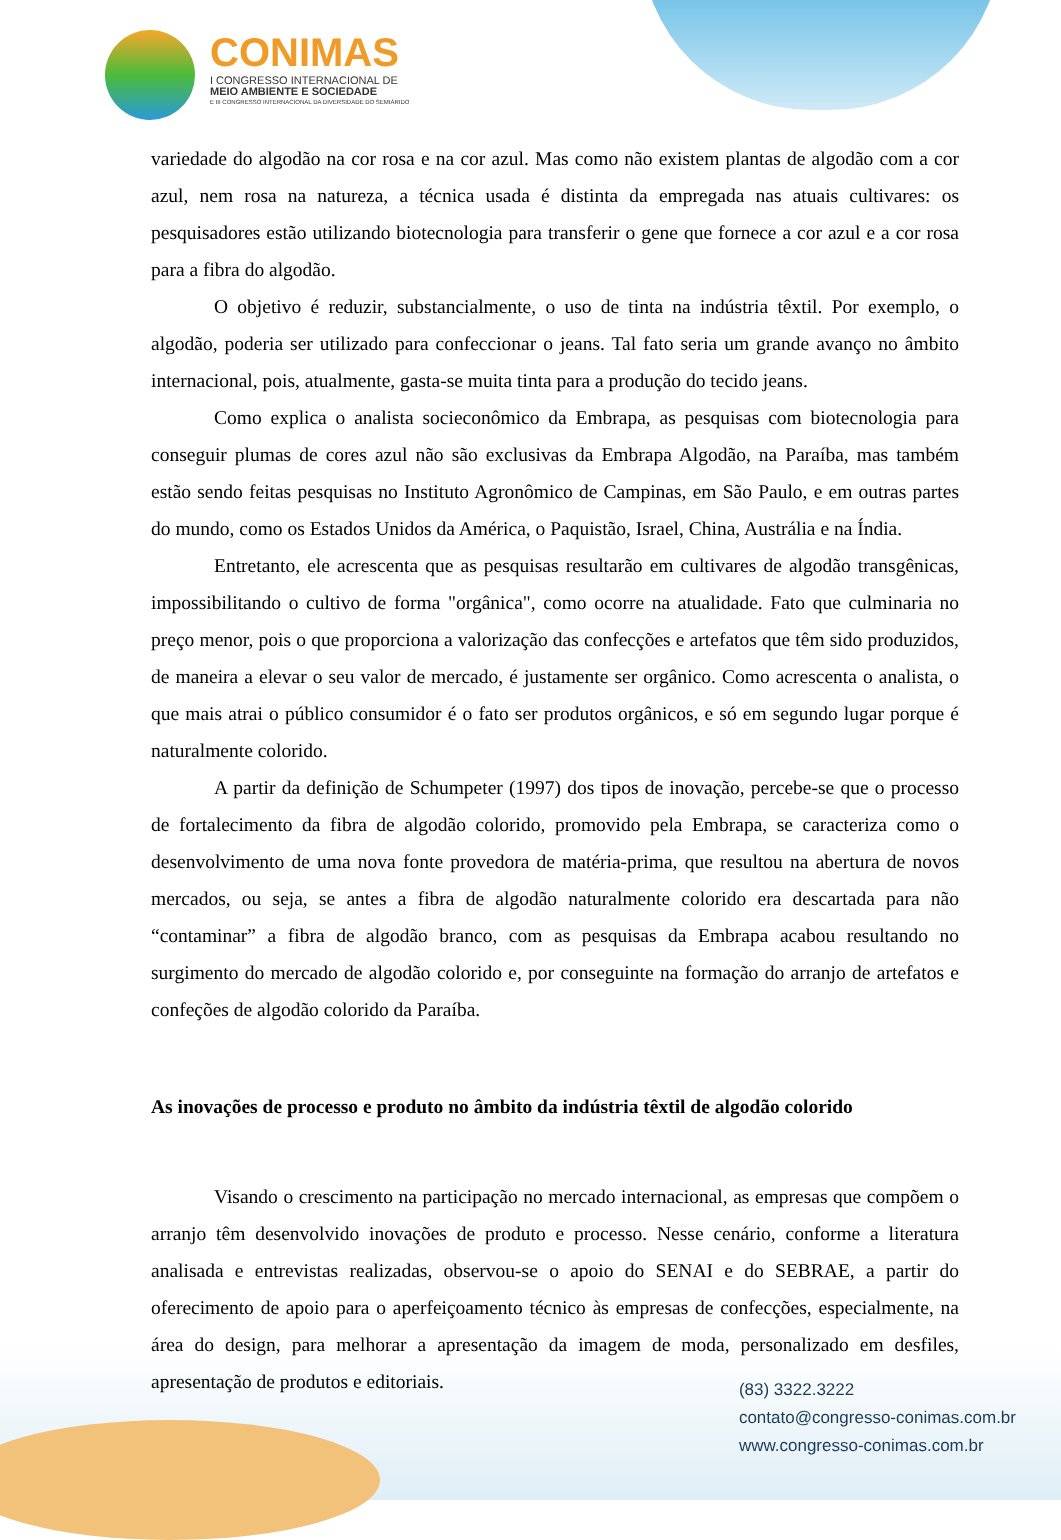CONIMAS
I CONGRESSO INTERNACIONAL DE
MEIO AMBIENTE E SOCIEDADE
E III CONGRESSO INTERNACIONAL DA DIVERSIDADE DO SEMIÁRIDO
variedade do algodão na cor rosa e na cor azul. Mas como não existem plantas de algodão com a cor azul, nem rosa na natureza, a técnica usada é distinta da empregada nas atuais cultivares: os pesquisadores estão utilizando biotecnologia para transferir o gene que fornece a cor azul e a cor rosa para a fibra do algodão.
O objetivo é reduzir, substancialmente, o uso de tinta na indústria têxtil. Por exemplo, o algodão, poderia ser utilizado para confeccionar o jeans. Tal fato seria um grande avanço no âmbito internacional, pois, atualmente, gasta-se muita tinta para a produção do tecido jeans.
Como explica o analista socieconômico da Embrapa, as pesquisas com biotecnologia para conseguir plumas de cores azul não são exclusivas da Embrapa Algodão, na Paraíba, mas também estão sendo feitas pesquisas no Instituto Agronômico de Campinas, em São Paulo, e em outras partes do mundo, como os Estados Unidos da América, o Paquistão, Israel, China, Austrália e na Índia.
Entretanto, ele acrescenta que as pesquisas resultarão em cultivares de algodão transgênicas, impossibilitando o cultivo de forma "orgânica", como ocorre na atualidade. Fato que culminaria no preço menor, pois o que proporciona a valorização das confecções e artefatos que têm sido produzidos, de maneira a elevar o seu valor de mercado, é justamente ser orgânico. Como acrescenta o analista, o que mais atrai o público consumidor é o fato ser produtos orgânicos, e só em segundo lugar porque é naturalmente colorido.
A partir da definição de Schumpeter (1997) dos tipos de inovação, percebe-se que o processo de fortalecimento da fibra de algodão colorido, promovido pela Embrapa, se caracteriza como o desenvolvimento de uma nova fonte provedora de matéria-prima, que resultou na abertura de novos mercados, ou seja, se antes a fibra de algodão naturalmente colorido era descartada para não “contaminar” a fibra de algodão branco, com as pesquisas da Embrapa acabou resultando no surgimento do mercado de algodão colorido e, por conseguinte na formação do arranjo de artefatos e confeções de algodão colorido da Paraíba.
As inovações de processo e produto no âmbito da indústria têxtil de algodão colorido
Visando o crescimento na participação no mercado internacional, as empresas que compõem o arranjo têm desenvolvido inovações de produto e processo. Nesse cenário, conforme a literatura analisada e entrevistas realizadas, observou-se o apoio do SENAI e do SEBRAE, a partir do oferecimento de apoio para o aperfeiçoamento técnico às empresas de confecções, especialmente, na área do design, para melhorar a apresentação da imagem de moda, personalizado em desfiles, apresentação de produtos e editoriais.
(83) 3322.3222
contato@congresso-conimas.com.br
www.congresso-conimas.com.br